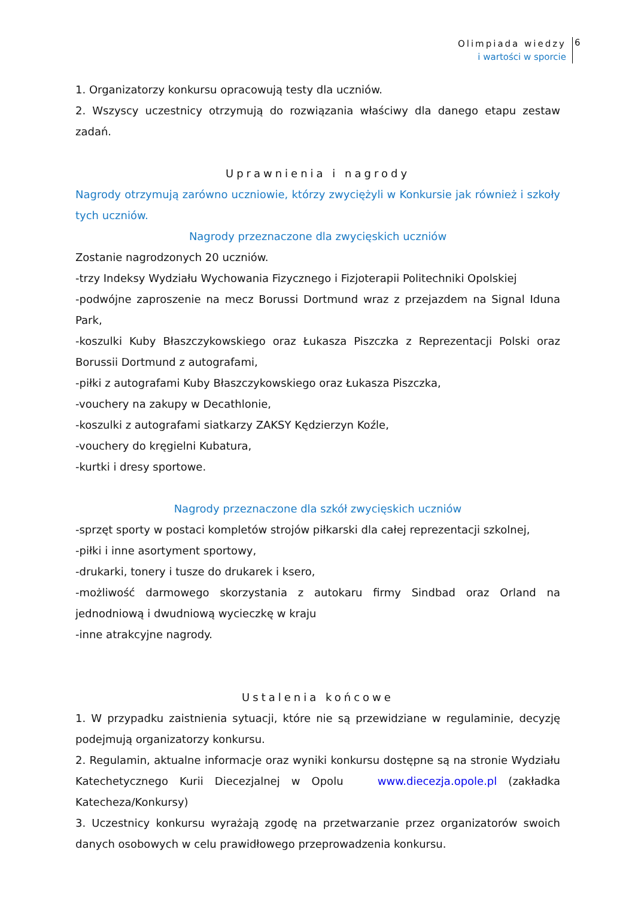Olimpiada wiedzy
i wartości w sporcie
6
1. Organizatorzy konkursu opracowują testy dla uczniów.
2. Wszyscy uczestnicy otrzymują do rozwiązania właściwy dla danego etapu zestaw zadań.
Uprawnienia i nagrody
Nagrody otrzymują zarówno uczniowie, którzy zwyciężyli w Konkursie jak również i szkoły tych uczniów.
Nagrody przeznaczone dla zwycięskich uczniów
Zostanie nagrodzonych 20 uczniów.
-trzy Indeksy Wydziału Wychowania Fizycznego i Fizjoterapii Politechniki Opolskiej
-podwójne zaproszenie na mecz Borussi Dortmund wraz z przejazdem na Signal Iduna Park,
-koszulki Kuby Błaszczykowskiego oraz Łukasza Piszczka z Reprezentacji Polski oraz Borussii Dortmund z autografami,
-piłki z autografami Kuby Błaszczykowskiego oraz Łukasza Piszczka,
-vouchery na zakupy w Decathlonie,
-koszulki z autografami siatkarzy ZAKSY Kędzierzyn Koźle,
-vouchery do kręgielni Kubatura,
-kurtki i dresy sportowe.
Nagrody przeznaczone dla szkół zwycięskich uczniów
-sprzęt sporty w postaci kompletów strojów piłkarski dla całej reprezentacji szkolnej,
-piłki i inne asortyment sportowy,
-drukarki, tonery i tusze do drukarek i ksero,
-możliwość darmowego skorzystania z autokaru firmy Sindbad oraz Orland na jednodniową i dwudniową wycieczkę w kraju
-inne atrakcyjne nagrody.
Ustalenia końcowe
1. W przypadku zaistnienia sytuacji, które nie są przewidziane w regulaminie, decyzję podejmują organizatorzy konkursu.
2. Regulamin, aktualne informacje oraz wyniki konkursu dostępne są na stronie Wydziału Katechetycznego Kurii Diecezjalnej w Opolu www.diecezja.opole.pl (zakładka Katecheza/Konkursy)
3. Uczestnicy konkursu wyrażają zgodę na przetwarzanie przez organizatorów swoich danych osobowych w celu prawidłowego przeprowadzenia konkursu.